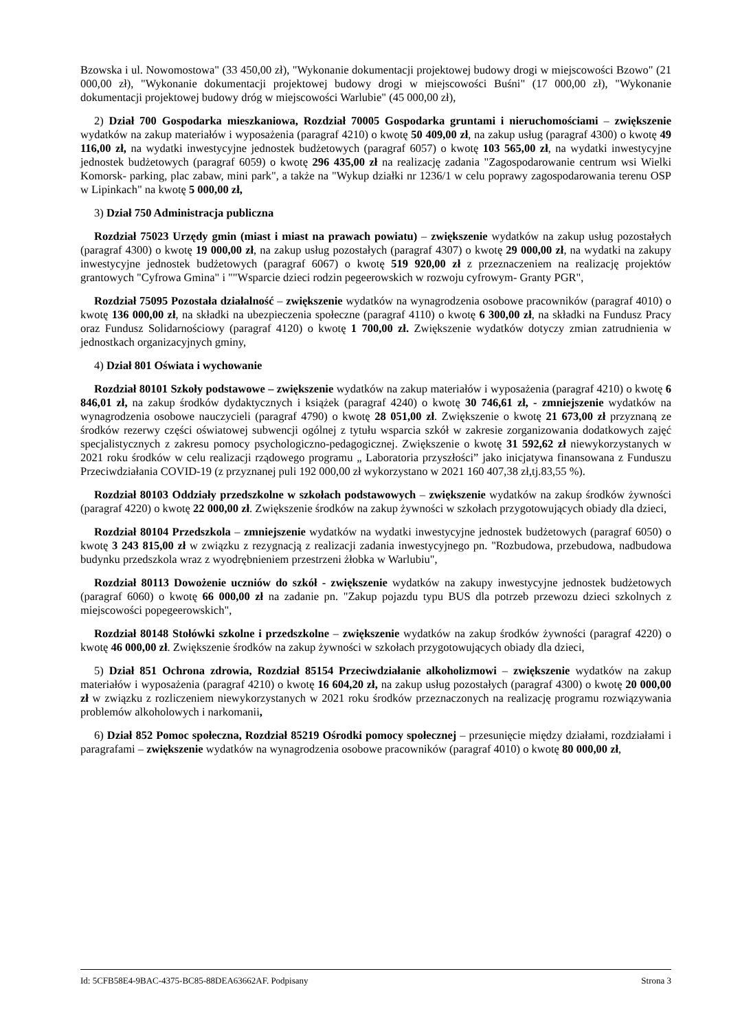Bzowska i ul. Nowomostowa" (33 450,00 zł), "Wykonanie dokumentacji projektowej budowy drogi w miejscowości Bzowo" (21 000,00 zł), "Wykonanie dokumentacji projektowej budowy drogi w miejscowości Buśni" (17 000,00 zł), "Wykonanie dokumentacji projektowej budowy dróg w miejscowości Warlubie" (45 000,00 zł),
2) Dział 700 Gospodarka mieszkaniowa, Rozdział 70005 Gospodarka gruntami i nieruchomościami – zwiększenie wydatków na zakup materiałów i wyposażenia (paragraf 4210) o kwotę 50 409,00 zł, na zakup usług (paragraf 4300) o kwotę 49 116,00 zł, na wydatki inwestycyjne jednostek budżetowych (paragraf 6057) o kwotę 103 565,00 zł, na wydatki inwestycyjne jednostek budżetowych (paragraf 6059) o kwotę 296 435,00 zł na realizację zadania "Zagospodarowanie centrum wsi Wielki Komorsk- parking, plac zabaw, mini park", a także na "Wykup działki nr 1236/1 w celu poprawy zagospodarowania terenu OSP w Lipinkach" na kwotę 5 000,00 zł,
3) Dział 750 Administracja publiczna
Rozdział 75023 Urzędy gmin (miast i miast na prawach powiatu) – zwiększenie wydatków na zakup usług pozostałych (paragraf 4300) o kwotę 19 000,00 zł, na zakup usług pozostałych (paragraf 4307) o kwotę 29 000,00 zł, na wydatki na zakupy inwestycyjne jednostek budżetowych (paragraf 6067) o kwotę 519 920,00 zł z przeznaczeniem na realizację projektów grantowych "Cyfrowa Gmina" i ""Wsparcie dzieci rodzin pegeerowskich w rozwoju cyfrowym- Granty PGR",
Rozdział 75095 Pozostała działalność – zwiększenie wydatków na wynagrodzenia osobowe pracowników (paragraf 4010) o kwotę 136 000,00 zł, na składki na ubezpieczenia społeczne (paragraf 4110) o kwotę 6 300,00 zł, na składki na Fundusz Pracy oraz Fundusz Solidarnościowy (paragraf 4120) o kwotę 1 700,00 zł. Zwiększenie wydatków dotyczy zmian zatrudnienia w jednostkach organizacyjnych gminy,
4) Dział 801 Oświata i wychowanie
Rozdział 80101 Szkoły podstawowe – zwiększenie wydatków na zakup materiałów i wyposażenia (paragraf 4210) o kwotę 6 846,01 zł, na zakup środków dydaktycznych i książek (paragraf 4240) o kwotę 30 746,61 zł, - zmniejszenie wydatków na wynagrodzenia osobowe nauczycieli (paragraf 4790) o kwotę 28 051,00 zł. Zwiększenie o kwotę 21 673,00 zł przyznaną ze środków rezerwy części oświatowej subwencji ogólnej z tytułu wsparcia szkół w zakresie zorganizowania dodatkowych zajęć specjalistycznych z zakresu pomocy psychologiczno-pedagogicznej. Zwiększenie o kwotę 31 592,62 zł niewykorzystanych w 2021 roku środków w celu realizacji rządowego programu „ Laboratoria przyszłości” jako inicjatywa finansowana z Funduszu Przeciwdziałania COVID-19 (z przyznanej puli 192 000,00 zł wykorzystano w 2021 160 407,38 zł,tj.83,55 %).
Rozdział 80103 Oddziały przedszkolne w szkołach podstawowych – zwiększenie wydatków na zakup środków żywności (paragraf 4220) o kwotę 22 000,00 zł. Zwiększenie środków na zakup żywności w szkołach przygotowujących obiady dla dzieci,
Rozdział 80104 Przedszkola – zmniejszenie wydatków na wydatki inwestycyjne jednostek budżetowych (paragraf 6050) o kwotę 3 243 815,00 zł w związku z rezygnacją z realizacji zadania inwestycyjnego pn. "Rozbudowa, przebudowa, nadbudowa budynku przedszkola wraz z wyodrębnieniem przestrzeni żłobka w Warlubiu",
Rozdział 80113 Dowożenie uczniów do szkół - zwiększenie wydatków na zakupy inwestycyjne jednostek budżetowych (paragraf 6060) o kwotę 66 000,00 zł na zadanie pn. "Zakup pojazdu typu BUS dla potrzeb przewozu dzieci szkolnych z miejscowości popegeerowskich",
Rozdział 80148 Stołówki szkolne i przedszkolne – zwiększenie wydatków na zakup środków żywności (paragraf 4220) o kwotę 46 000,00 zł. Zwiększenie środków na zakup żywności w szkołach przygotowujących obiady dla dzieci,
5) Dział 851 Ochrona zdrowia, Rozdział 85154 Przeciwdziałanie alkoholizmowi – zwiększenie wydatków na zakup materiałów i wyposażenia (paragraf 4210) o kwotę 16 604,20 zł, na zakup usług pozostałych (paragraf 4300) o kwotę 20 000,00 zł w związku z rozliczeniem niewykorzystanych w 2021 roku środków przeznaczonych na realizację programu rozwiązywania problemów alkoholowych i narkomanii,
6) Dział 852 Pomoc społeczna, Rozdział 85219 Ośrodki pomocy społecznej – przesunięcie między działami, rozdziałami i paragrafami – zwiększenie wydatków na wynagrodzenia osobowe pracowników (paragraf 4010) o kwotę 80 000,00 zł,
Id: 5CFB58E4-9BAC-4375-BC85-88DEA63662AF. Podpisany Strona 3